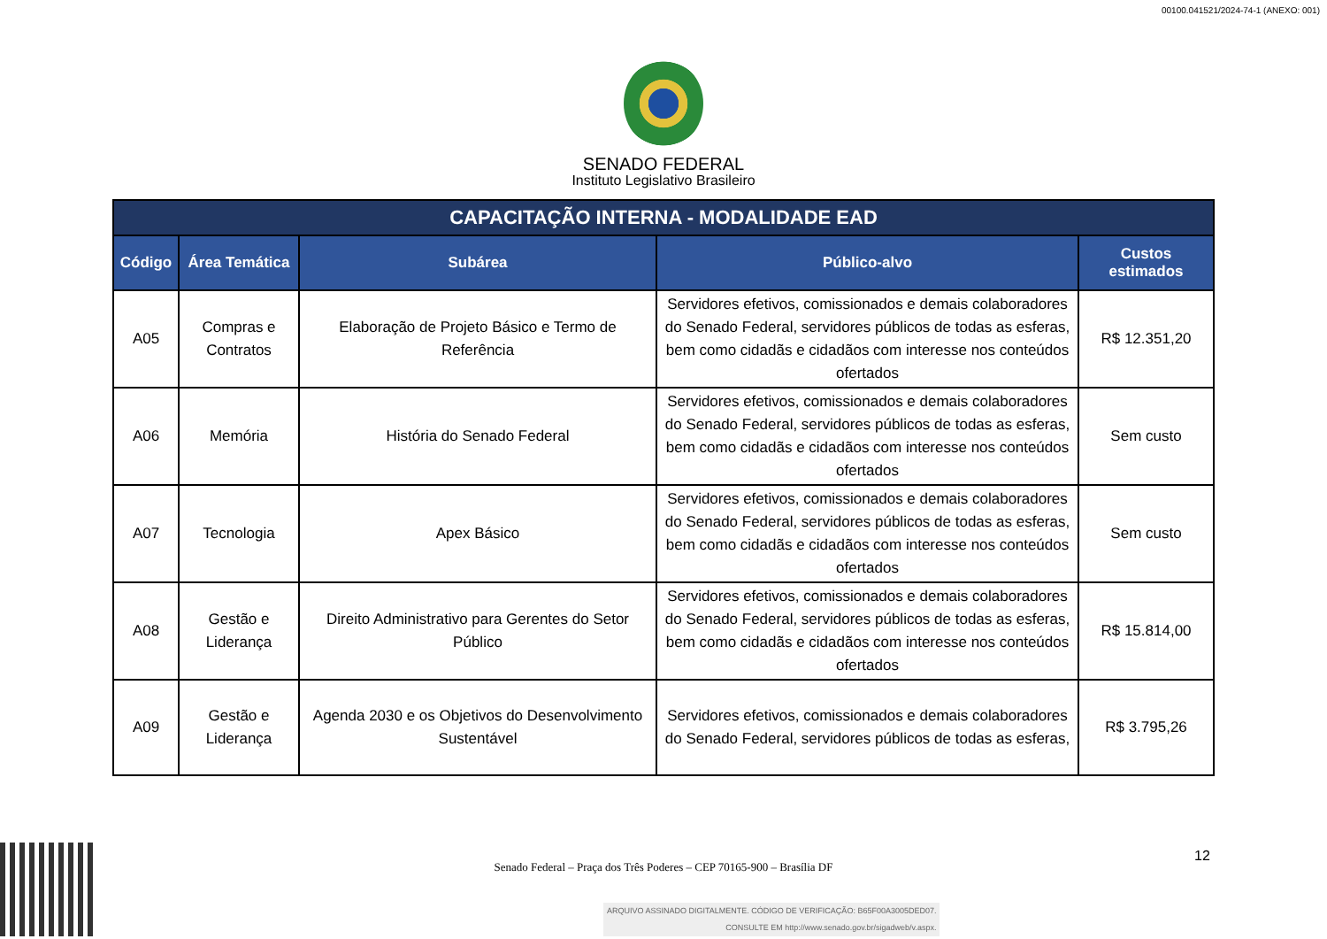00100.041521/2024-74-1 (ANEXO: 001)
SENADO FEDERAL
Instituto Legislativo Brasileiro
| CAPACITAÇÃO INTERNA - MODALIDADE EAD | | | | |
| Código | Área Temática | Subárea | Público-alvo | Custos estimados |
| A05 | Compras e Contratos | Elaboração de Projeto Básico e Termo de Referência | Servidores efetivos, comissionados e demais colaboradores do Senado Federal, servidores públicos de todas as esferas, bem como cidadãs e cidadãos com interesse nos conteúdos ofertados | R$ 12.351,20 |
| A06 | Memória | História do Senado Federal | Servidores efetivos, comissionados e demais colaboradores do Senado Federal, servidores públicos de todas as esferas, bem como cidadãs e cidadãos com interesse nos conteúdos ofertados | Sem custo |
| A07 | Tecnologia | Apex Básico | Servidores efetivos, comissionados e demais colaboradores do Senado Federal, servidores públicos de todas as esferas, bem como cidadãs e cidadãos com interesse nos conteúdos ofertados | Sem custo |
| A08 | Gestão e Liderança | Direito Administrativo para Gerentes do Setor Público | Servidores efetivos, comissionados e demais colaboradores do Senado Federal, servidores públicos de todas as esferas, bem como cidadãs e cidadãos com interesse nos conteúdos ofertados | R$ 15.814,00 |
| A09 | Gestão e Liderança | Agenda 2030 e os Objetivos do Desenvolvimento Sustentável | Servidores efetivos, comissionados e demais colaboradores do Senado Federal, servidores públicos de todas as esferas, | R$ 3.795,26 |
Senado Federal – Praça dos Três Poderes – CEP 70165-900 – Brasília DF
12
ARQUIVO ASSINADO DIGITALMENTE. CÓDIGO DE VERIFICAÇÃO: B65F00A3005DED07.
CONSULTE EM http://www.senado.gov.br/sigadweb/v.aspx.